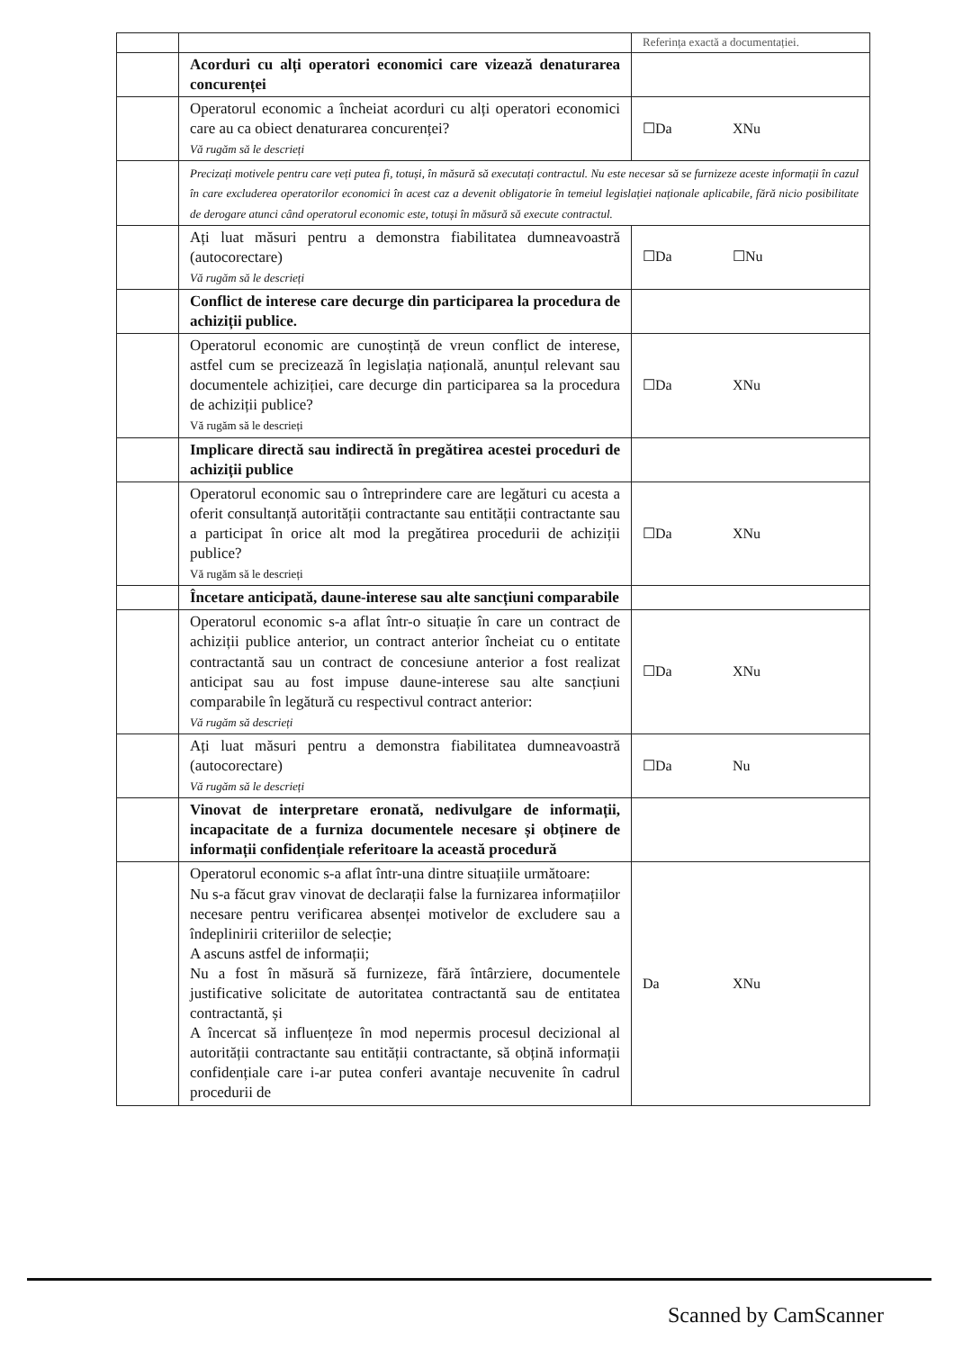| | | Referința exactă a documentației. |
| | Acorduri cu alți operatori economici care vizează denaturarea concurenței | |
| | Operatorul economic a încheiat acorduri cu alți operatori economici care au ca obiect denaturarea concurenței? Vă rugăm să le descrieți | ☐Da XNu |
| | Precizați motivele pentru care veți putea fi, totuși, în măsură să executați contractul. Nu este necesar să se furnizeze aceste informații în cazul în care excluderea operatorilor economici în acest caz a devenit obligatorie în temeiul legislației naționale aplicabile, fără nicio posibilitate de derogare atunci când operatorul economic este, totuși în măsură să execute contractul. | |
| | Ați luat măsuri pentru a demonstra fiabilitatea dumneavoastră (autocorectare) Vă rugăm să le descrieți | ☐Da ☐Nu |
| | Conflict de interese care decurge din participarea la procedura de achiziții publice. | |
| | Operatorul economic are cunoștință de vreun conflict de interese, astfel cum se precizează în legislația națională, anunțul relevant sau documentele achiziției, care decurge din participarea sa la procedura de achiziții publice? Vă rugăm să le descrieți | ☐Da XNu |
| | Implicare directă sau indirectă în pregătirea acestei proceduri de achiziții publice | |
| | Operatorul economic sau o întreprindere care are legături cu acesta a oferit consultanță autorității contractante sau entității contractante sau a participat în orice alt mod la pregătirea procedurii de achiziții publice? Vă rugăm să le descrieți | ☐Da XNu |
| | Încetare anticipată, daune-interese sau alte sancțiuni comparabile | |
| | Operatorul economic s-a aflat într-o situație în care un contract de achiziții publice anterior, un contract anterior încheiat cu o entitate contractantă sau un contract de concesiune anterior a fost realizat anticipat sau au fost impuse daune-interese sau alte sancțiuni comparabile în legătură cu respectivul contract anterior: Vă rugăm să descrieți | ☐Da XNu |
| | Ați luat măsuri pentru a demonstra fiabilitatea dumneavoastră (autocorectare) Vă rugăm să le descrieți | ☐Da Nu |
| | Vinovat de interpretare eronată, nedivulgare de informații, incapacitate de a furniza documentele necesare și obținere de informații confidențiale referitoare la această procedură | |
| | Operatorul economic s-a aflat într-una dintre situațiile următoare: Nu s-a făcut grav vinovat de declarații false la furnizarea informațiilor necesare pentru verificarea absenței motivelor de excludere sau a îndeplinirii criteriilor de selecție; A ascuns astfel de informații; Nu a fost în măsură să furnizeze, fără întârziere, documentele justificative solicitate de autoritatea contractantă sau de entitatea contractantă, și A încercat să influențeze în mod nepermis procesul decizional al autorității contractante sau entității contractante, să obțină informații confidențiale care i-ar putea conferi avantaje necuvenite în cadrul procedurii de | Da XNu |
Scanned by CamScanner